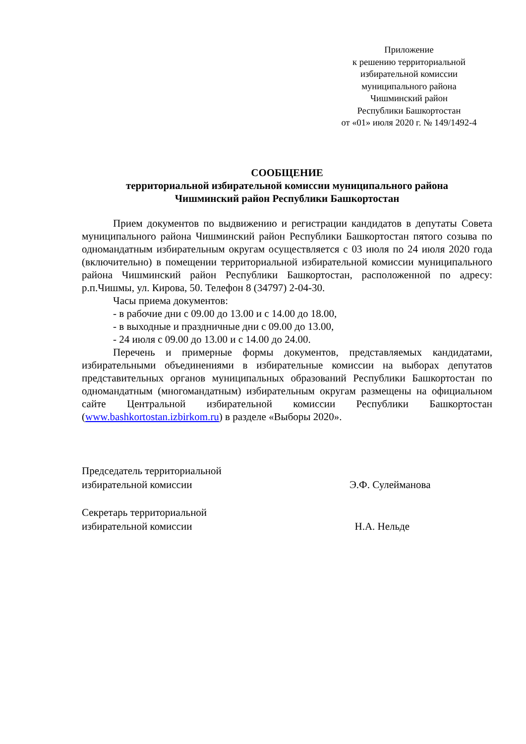Приложение
к решению территориальной
избирательной комиссии
муниципального района
Чишминский район
Республики Башкортостан
от «01» июля 2020 г. № 149/1492-4
СООБЩЕНИЕ
территориальной избирательной комиссии муниципального района
Чишминский район Республики Башкортостан
Прием документов по выдвижению и регистрации кандидатов в депутаты Совета муниципального района Чишминский район Республики Башкортостан пятого созыва по одномандатным избирательным округам осуществляется с 03 июля по 24 июля 2020 года (включительно) в помещении территориальной избирательной комиссии муниципального района Чишминский район Республики Башкортостан, расположенной по адресу: р.п.Чишмы, ул. Кирова, 50. Телефон 8 (34797) 2-04-30.
Часы приема документов:
- в рабочие дни с 09.00 до 13.00 и с 14.00 до 18.00,
- в выходные и праздничные дни с 09.00 до 13.00,
- 24 июля с 09.00 до 13.00 и с 14.00 до 24.00.
Перечень и примерные формы документов, представляемых кандидатами, избирательными объединениями в избирательные комиссии на выборах депутатов представительных органов муниципальных образований Республики Башкортостан по одномандатным (многомандатным) избирательным округам размещены на официальном сайте Центральной избирательной комиссии Республики Башкортостан (www.bashkortostan.izbirkom.ru) в разделе «Выборы 2020».
Председатель территориальной
избирательной комиссии
Э.Ф. Сулейманова
Секретарь территориальной
избирательной комиссии
Н.А. Нельде